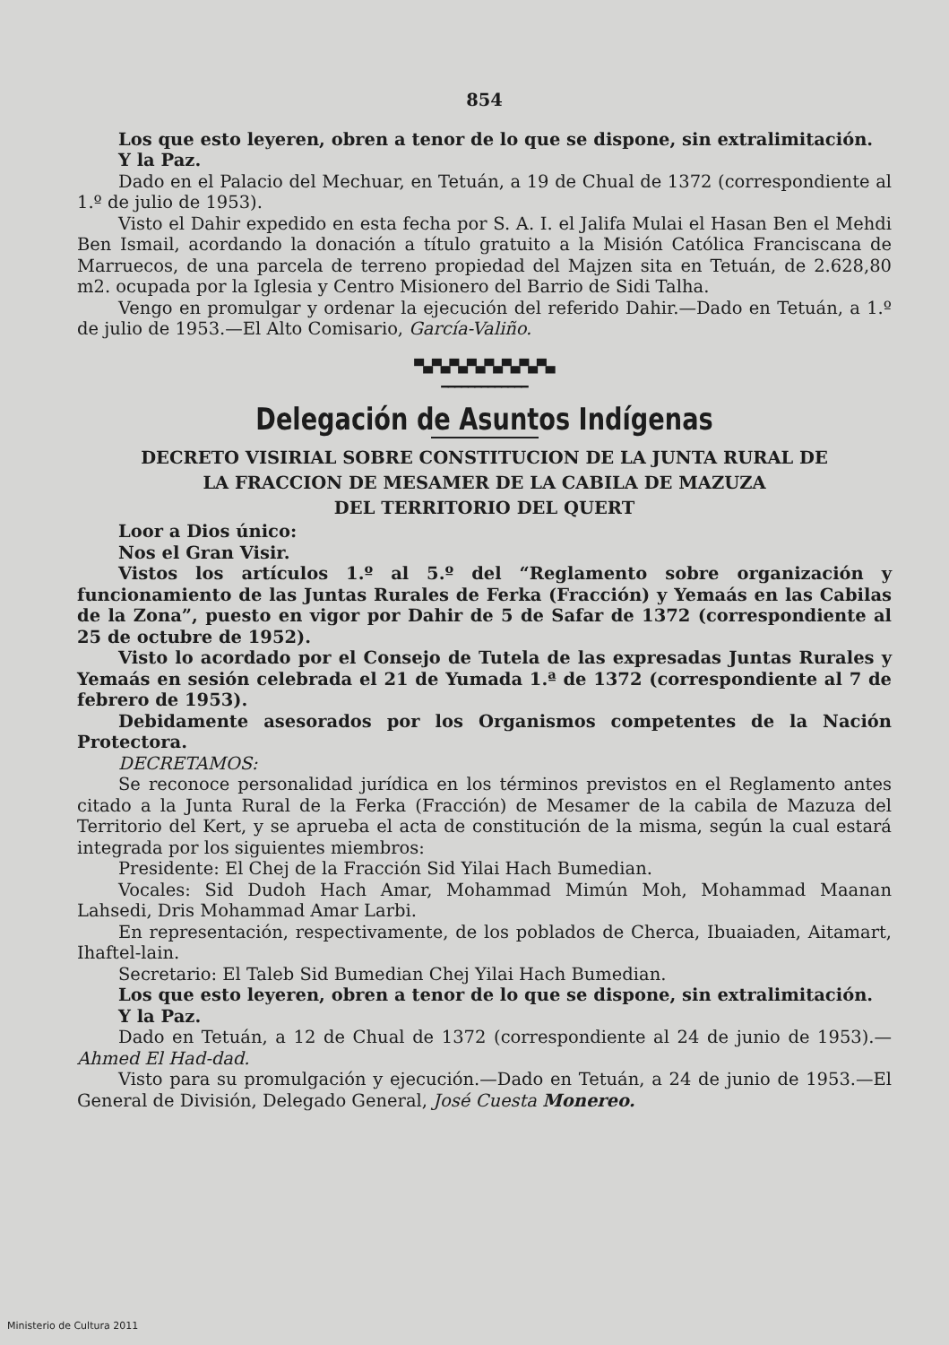854
Los que esto leyeren, obren a tenor de lo que se dispone, sin extralimitación.
Y la Paz.
Dado en el Palacio del Mechuar, en Tetuán, a 19 de Chual de 1372 (correspondiente al 1.º de julio de 1953).
Visto el Dahir expedido en esta fecha por S. A. I. el Jalifa Mulai el Hasan Ben el Mehdi Ben Ismail, acordando la donación a título gratuito a la Misión Católica Franciscana de Marruecos, de una parcela de terreno propiedad del Majzen sita en Tetuán, de 2.628,80 m2. ocupada por la Iglesia y Centro Misionero del Barrio de Sidi Talha.
Vengo en promulgar y ordenar la ejecución del referido Dahir.—Dado en Tetuán, a 1.º de julio de 1953.—El Alto Comisario, García-Valiño.
▀▄▀▄▀▄▀▄▀▄▀▄▀▄▀▄
━━━━━━━━━━━━━
Delegación de Asuntos Indígenas
DECRETO VISIRIAL SOBRE CONSTITUCION DE LA JUNTA RURAL DE
LA FRACCION DE MESAMER DE LA CABILA DE MAZUZA
DEL TERRITORIO DEL QUERT
Loor a Dios único:
Nos el Gran Visir.
Vistos los artículos 1.º al 5.º del “Reglamento sobre organización y funcionamiento de las Juntas Rurales de Ferka (Fracción) y Yemaás en las Cabilas de la Zona”, puesto en vigor por Dahir de 5 de Safar de 1372 (correspondiente al 25 de octubre de 1952).
Visto lo acordado por el Consejo de Tutela de las expresadas Juntas Rurales y Yemaás en sesión celebrada el 21 de Yumada 1.ª de 1372 (correspondiente al 7 de febrero de 1953).
Debidamente asesorados por los Organismos competentes de la Nación Protectora.
DECRETAMOS:
Se reconoce personalidad jurídica en los términos previstos en el Reglamento antes citado a la Junta Rural de la Ferka (Fracción) de Mesamer de la cabila de Mazuza del Territorio del Kert, y se aprueba el acta de constitución de la misma, según la cual estará integrada por los siguientes miembros:
Presidente: El Chej de la Fracción Sid Yilai Hach Bumedian.
Vocales: Sid Dudoh Hach Amar, Mohammad Mimún Moh, Mohammad Maanan Lahsedi, Dris Mohammad Amar Larbi.
En representación, respectivamente, de los poblados de Cherca, Ibuaiaden, Aitamart, Ihaftel-lain.
Secretario: El Taleb Sid Bumedian Chej Yilai Hach Bumedian.
Los que esto leyeren, obren a tenor de lo que se dispone, sin extralimitación.
Y la Paz.
Dado en Tetuán, a 12 de Chual de 1372 (correspondiente al 24 de junio de 1953).—Ahmed El Had-dad.
Visto para su promulgación y ejecución.—Dado en Tetuán, a 24 de junio de 1953.—El General de División, Delegado General, José Cuesta Monereo.
Ministerio de Cultura 2011